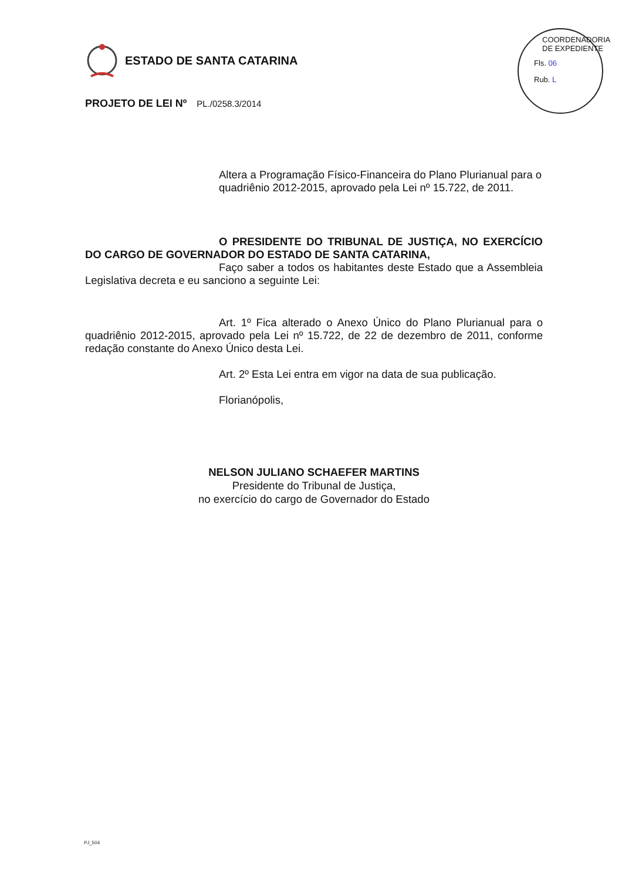ESTADO DE SANTA CATARINA
PROJETO DE LEI Nº PL./0258.3/2014
Altera a Programação Físico-Financeira do Plano Plurianual para o quadriênio 2012-2015, aprovado pela Lei nº 15.722, de 2011.
O PRESIDENTE DO TRIBUNAL DE JUSTIÇA, NO EXERCÍCIO DO CARGO DE GOVERNADOR DO ESTADO DE SANTA CATARINA,
Faço saber a todos os habitantes deste Estado que a Assembleia Legislativa decreta e eu sanciono a seguinte Lei:
Art. 1º Fica alterado o Anexo Único do Plano Plurianual para o quadriênio 2012-2015, aprovado pela Lei nº 15.722, de 22 de dezembro de 2011, conforme redação constante do Anexo Único desta Lei.
Art. 2º Esta Lei entra em vigor na data de sua publicação.
Florianópolis,
NELSON JULIANO SCHAEFER MARTINS
Presidente do Tribunal de Justiça,
no exercício do cargo de Governador do Estado
COORDENADORIA DE EXPEDIENTE
Fls. 06
Rub. L
PJ_504